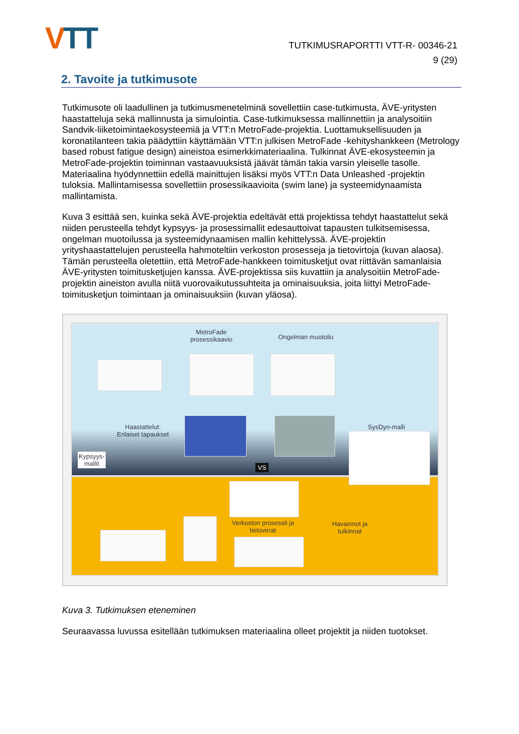VTT
TUTKIMUSRAPORTTI VTT-R- 00346-21
9 (29)
2. Tavoite ja tutkimusote
Tutkimusote oli laadullinen ja tutkimusmenetelminä sovellettiin case-tutkimusta, ÄVE-yritysten haastatteluja sekä mallinnusta ja simulointia. Case-tutkimuksessa mallinnettiin ja analysoitiin Sandvik-liiketoimintaekosysteemiä ja VTT:n MetroFade-projektia. Luottamuksellisuuden ja koronatilanteen takia päädyttiin käyttämään VTT:n julkisen MetroFade -kehityshankkeen (Metrology based robust fatigue design) aineistoa esimerkkimateriaalina. Tulkinnat ÄVE-ekosysteemin ja MetroFade-projektin toiminnan vastaavuuksistä jäävät tämän takia varsin yleiselle tasolle. Materiaalina hyödynnettiin edellä mainittujen lisäksi myös VTT:n Data Unleashed -projektin tuloksia. Mallintamisessa sovellettiin prosessikaavioita (swim lane) ja systeemidynaamista mallintamista.
Kuva 3 esittää sen, kuinka sekä ÄVE-projektia edeltävät että projektissa tehdyt haastattelut sekä niiden perusteella tehdyt kypsyys- ja prosessimallit edesauttoivat tapausten tulkitsemisessa, ongelman muotoilussa ja systeemidynaamisen mallin kehittelyssä. ÄVE-projektin yrityshaastattelujen perusteella hahmoteltiin verkoston prosesseja ja tietovirtoja (kuvan alaosa). Tämän perusteella oletettiin, että MetroFade-hankkeen toimitusketjut ovat riittävän samanlaisia ÄVE-yritysten toimitusketjujen kanssa. ÄVE-projektissa siis kuvattiin ja analysoitiin MetroFade-projektin aineiston avulla niitä vuorovaikutussuhteita ja ominaisuuksia, joita liittyi MetroFade-toimitusketjun toimintaan ja ominaisuuksiin (kuvan yläosa).
MetroFade
prosessikaavio
Ongelman muotoilu
Haastattelut:
Erilaiset tapaukset
SysDyn-malli
Kypsyys-
mallit
VS
Verkoston prosessit ja
tietovirrat
Havainnot ja
tulkinnat
Kuva 3. Tutkimuksen eteneminen
Seuraavassa luvussa esitellään tutkimuksen materiaalina olleet projektit ja niiden tuotokset.